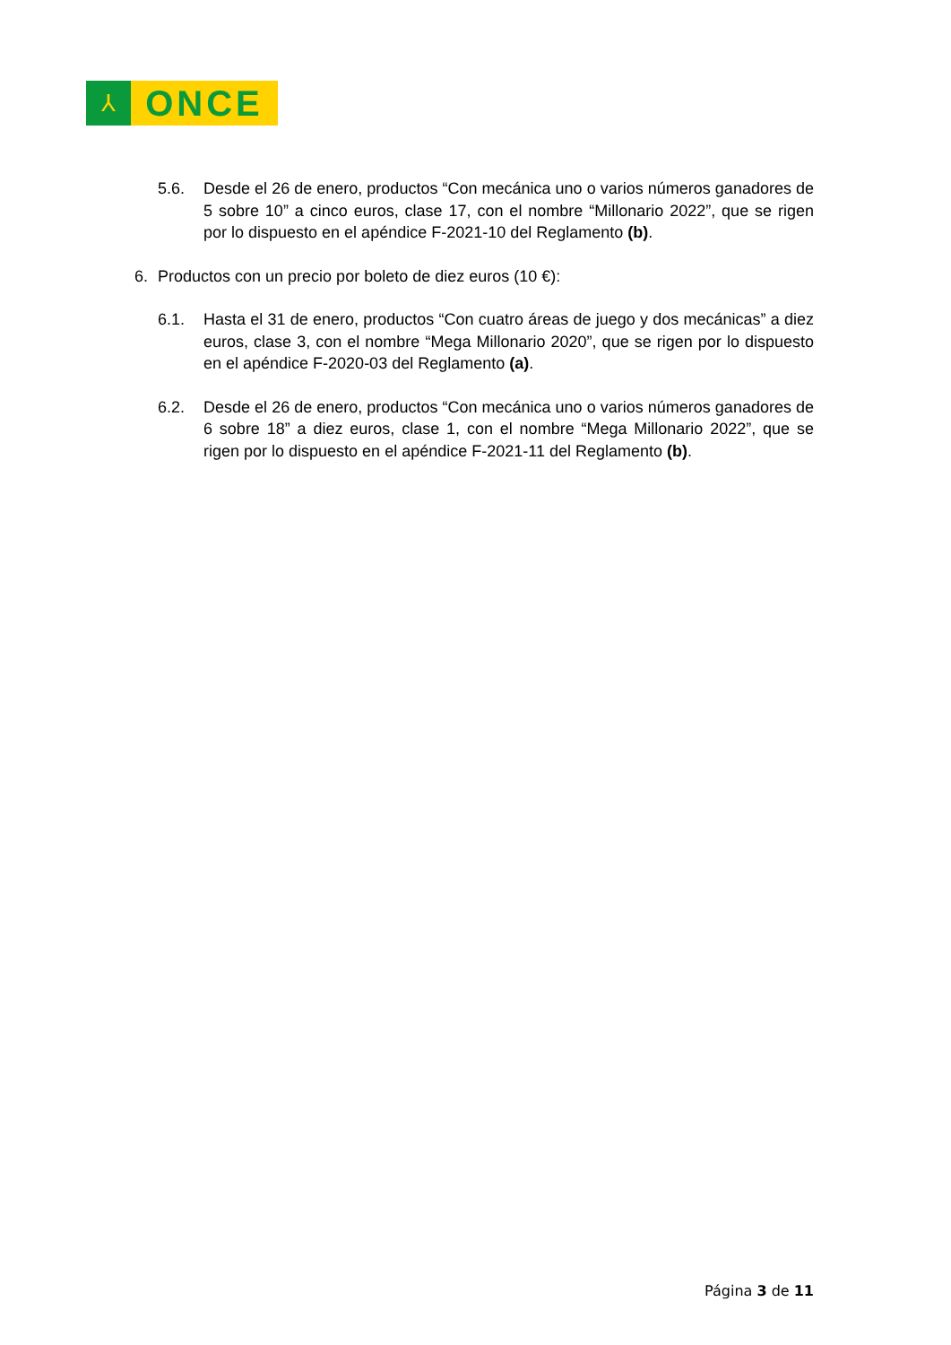⅄
ONCE
5.6. Desde el 26 de enero, productos “Con mecánica uno o varios números ganadores de 5 sobre 10” a cinco euros, clase 17, con el nombre “Millonario 2022”, que se rigen por lo dispuesto en el apéndice F-2021-10 del Reglamento (b).
6. Productos con un precio por boleto de diez euros (10 €):
6.1. Hasta el 31 de enero, productos “Con cuatro áreas de juego y dos mecánicas” a diez euros, clase 3, con el nombre “Mega Millonario 2020”, que se rigen por lo dispuesto en el apéndice F-2020-03 del Reglamento (a).
6.2. Desde el 26 de enero, productos “Con mecánica uno o varios números ganadores de 6 sobre 18” a diez euros, clase 1, con el nombre “Mega Millonario 2022”, que se rigen por lo dispuesto en el apéndice F-2021-11 del Reglamento (b).
Página 3 de 11